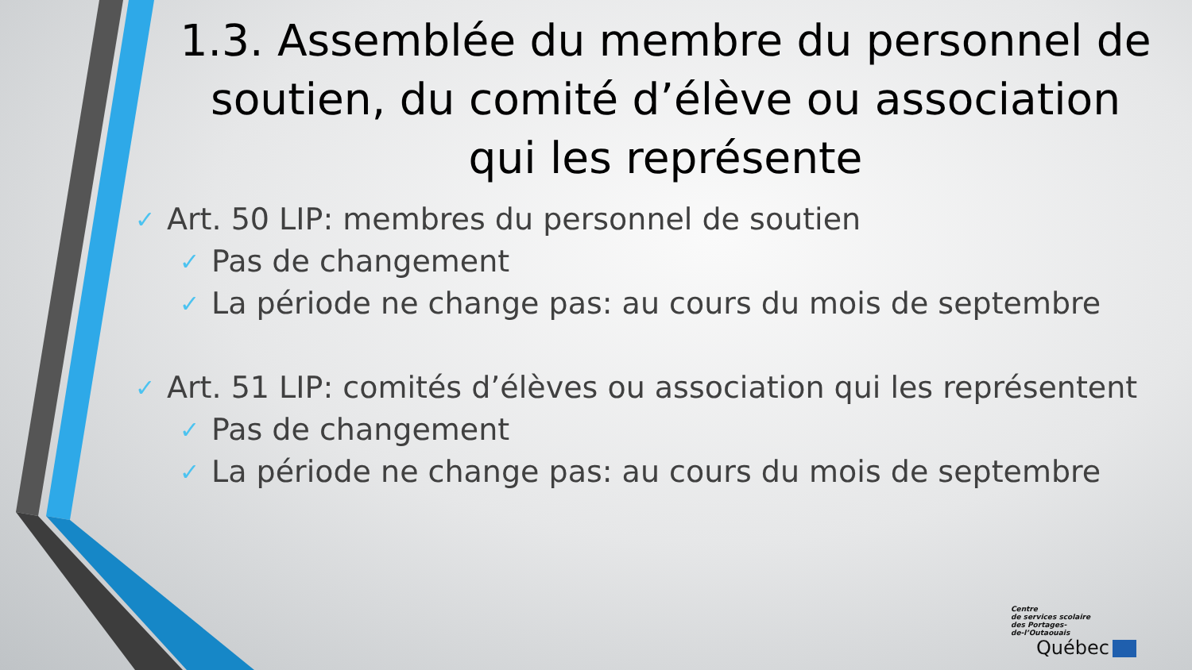1.3. Assemblée du membre du personnel de soutien, du comité d’élève ou association qui les représente
✓ Art. 50 LIP: membres du personnel de soutien
✓ Pas de changement
✓ La période ne change pas: au cours du mois de septembre
✓ Art. 51 LIP: comités d’élèves ou association qui les représentent
✓ Pas de changement
✓ La période ne change pas: au cours du mois de septembre
Centre
de services scolaire
des Portages-
de-l’Outaouais
Québec